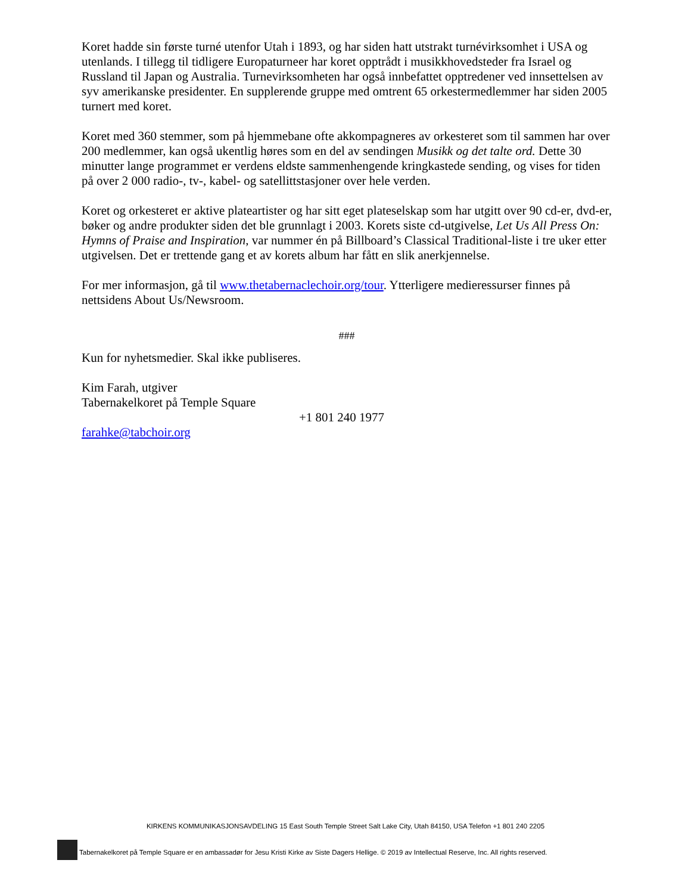Koret hadde sin første turné utenfor Utah i 1893, og har siden hatt utstrakt turnévirksomhet i USA og utenlands. I tillegg til tidligere Europaturneer har koret opptrådt i musikkhovedsteder fra Israel og Russland til Japan og Australia. Turnevirksomheten har også innbefattet opptredener ved innsettelsen av syv amerikanske presidenter. En supplerende gruppe med omtrent 65 orkestermedlemmer har siden 2005 turnert med koret.
Koret med 360 stemmer, som på hjemmebane ofte akkompagneres av orkesteret som til sammen har over 200 medlemmer, kan også ukentlig høres som en del av sendingen Musikk og det talte ord. Dette 30 minutter lange programmet er verdens eldste sammenhengende kringkastede sending, og vises for tiden på over 2 000 radio-, tv-, kabel- og satellittstasjoner over hele verden.
Koret og orkesteret er aktive plateartister og har sitt eget plateselskap som har utgitt over 90 cd-er, dvd-er, bøker og andre produkter siden det ble grunnlagt i 2003. Korets siste cd-utgivelse, Let Us All Press On: Hymns of Praise and Inspiration, var nummer én på Billboard’s Classical Traditional-liste i tre uker etter utgivelsen. Det er trettende gang et av korets album har fått en slik anerkjennelse.
For mer informasjon, gå til www.thetabernaclechoir.org/tour. Ytterligere medieressurser finnes på nettsidens About Us/Newsroom.
###
Kun for nyhetsmedier. Skal ikke publiseres.
Kim Farah, utgiver
Tabernakelkoret på Temple Square
+1 801 240 1977
farahke@tabchoir.org
KIRKENS KOMMUNIKASJONSAVDELING 15 East South Temple Street Salt Lake City, Utah 84150, USA Telefon +1 801 240 2205
Tabernakelkoret på Temple Square er en ambassadør for Jesu Kristi Kirke av Siste Dagers Hellige. © 2019 av Intellectual Reserve, Inc. All rights reserved.